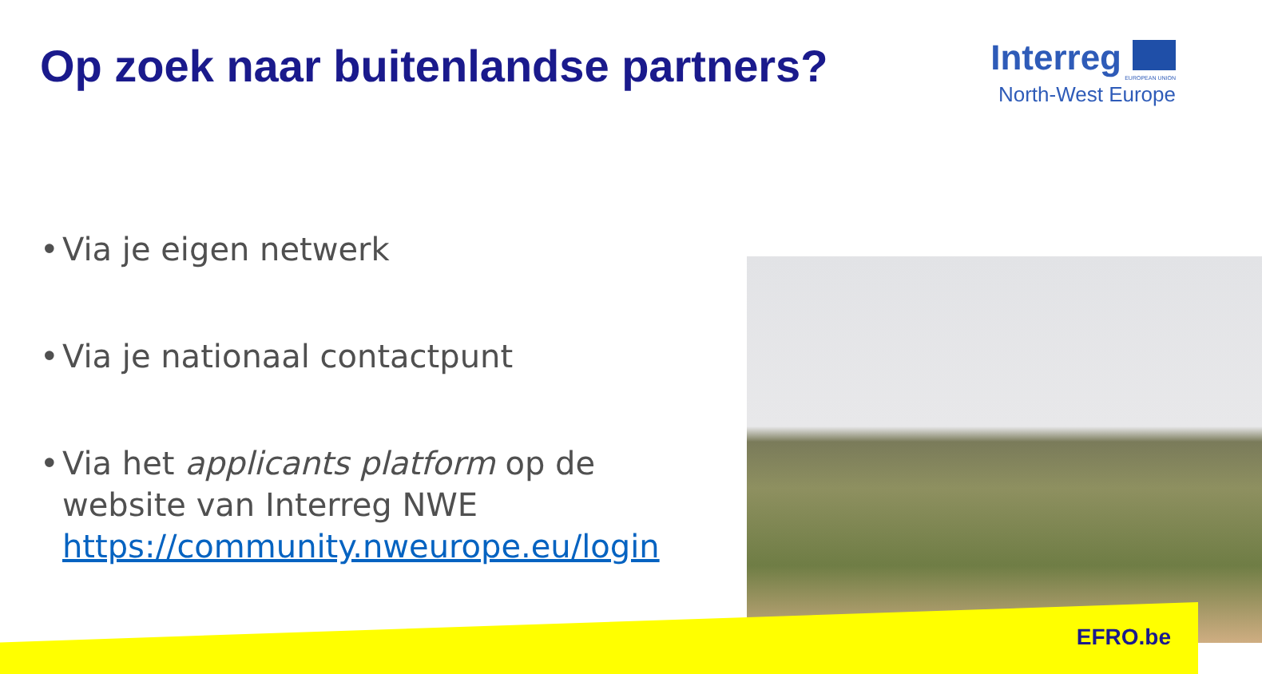Op zoek naar buitenlandse partners?
Interreg
EUROPEAN UNION
North-West Europe
• Via je eigen netwerk
• Via je nationaal contactpunt
• Via het applicants platform op de website van Interreg NWE https://community.nweurope.eu/login
EFRO.be